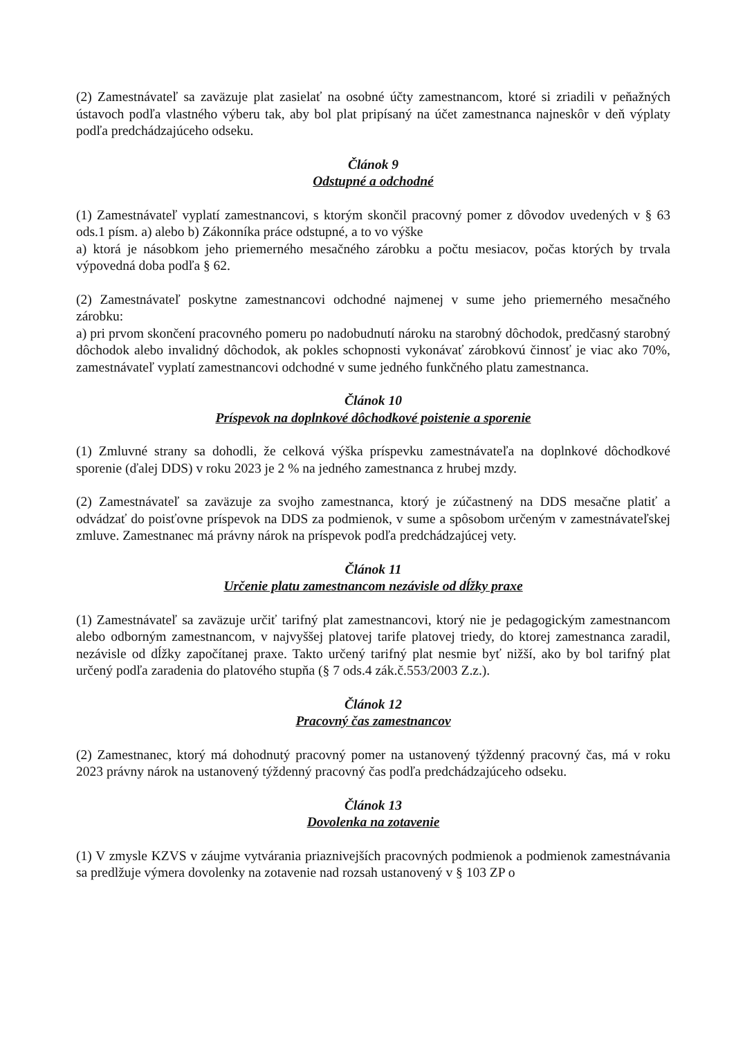(2) Zamestnávateľ sa zaväzuje plat zasielať na osobné účty zamestnancom, ktoré si zriadili v peňažných ústavoch podľa vlastného výberu tak, aby bol plat pripísaný na účet zamestnanca najneskôr v deň výplaty podľa predchádzajúceho odseku.
Článok 9
Odstupné a odchodné
(1) Zamestnávateľ vyplatí zamestnancovi, s ktorým skončil pracovný pomer z dôvodov uvedených v § 63 ods.1 písm. a) alebo b) Zákonníka práce odstupné, a to vo výške
a) ktorá je násobkom jeho priemerného mesačného zárobku a počtu mesiacov, počas ktorých by trvala výpovedná doba podľa § 62.
(2) Zamestnávateľ poskytne zamestnancovi odchodné najmenej v sume jeho priemerného mesačného zárobku:
a) pri prvom skončení pracovného pomeru po nadobudnutí nároku na starobný dôchodok, predčasný starobný dôchodok alebo invalidný dôchodok, ak pokles schopnosti vykonávať zárobkovú činnosť je viac ako 70%, zamestnávateľ vyplatí zamestnancovi odchodné v sume jedného funkčného platu zamestnanca.
Článok 10
Príspevok na doplnkové dôchodkové poistenie a sporenie
(1) Zmluvné strany sa dohodli, že celková výška príspevku zamestnávateľa na doplnkové dôchodkové sporenie (ďalej DDS) v roku 2023 je 2 % na jedného zamestnanca z hrubej mzdy.
(2) Zamestnávateľ sa zaväzuje za svojho zamestnanca, ktorý je zúčastnený na DDS mesačne platiť a odvádzať do poisťovne príspevok na DDS za podmienok, v sume a spôsobom určeným v zamestnávateľskej zmluve. Zamestnanec má právny nárok na príspevok podľa predchádzajúcej vety.
Článok 11
Určenie platu zamestnancom nezávisle od dĺžky praxe
(1) Zamestnávateľ sa zaväzuje určiť tarifný plat zamestnancovi, ktorý nie je pedagogickým zamestnancom alebo odborným zamestnancom, v najvyššej platovej tarife platovej triedy, do ktorej zamestnanca zaradil, nezávisle od dĺžky započítanej praxe. Takto určený tarifný plat nesmie byť nižší, ako by bol tarifný plat určený podľa zaradenia do platového stupňa (§ 7 ods.4 zák.č.553/2003 Z.z.).
Článok 12
Pracovný čas zamestnancov
(2) Zamestnanec, ktorý má dohodnutý pracovný pomer na ustanovený týždenný pracovný čas, má v roku 2023 právny nárok na ustanovený týždenný pracovný čas podľa predchádzajúceho odseku.
Článok 13
Dovolenka na zotavenie
(1) V zmysle KZVS v záujme vytvárania priaznivejších pracovných podmienok a podmienok zamestnávania sa predlžuje výmera dovolenky na zotavenie nad rozsah ustanovený v § 103 ZP o